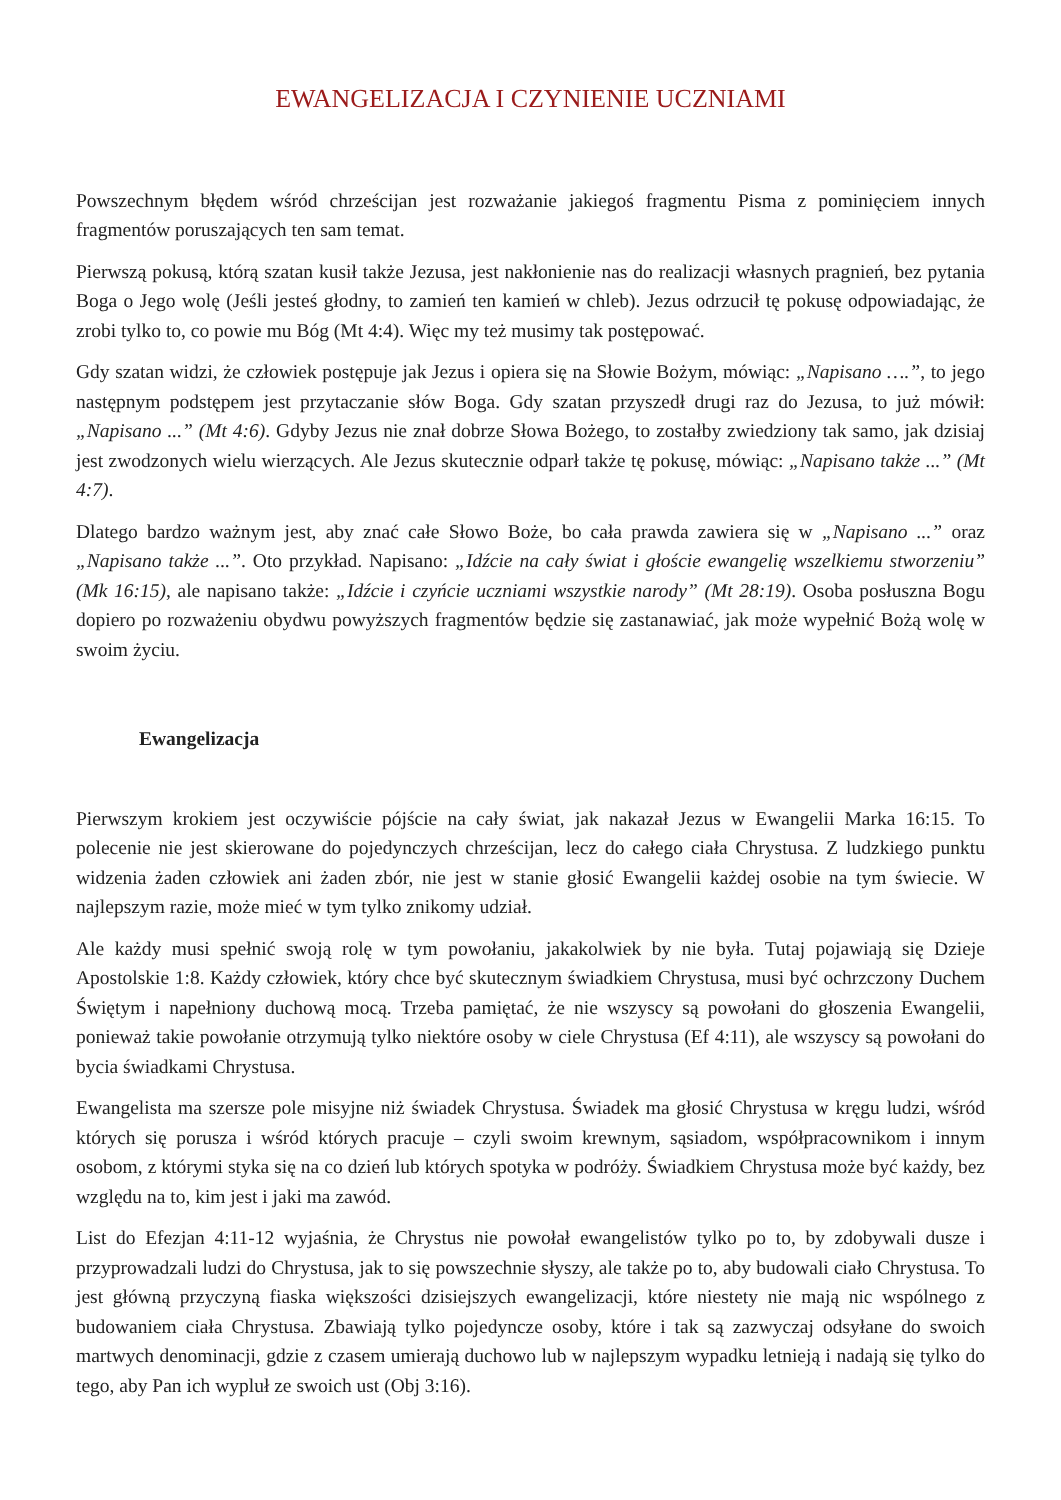EWANGELIZACJA I CZYNIENIE UCZNIAMI
Powszechnym błędem wśród chrześcijan jest rozważanie jakiegoś fragmentu Pisma z pominięciem innych fragmentów poruszających ten sam temat.
Pierwszą pokusą, którą szatan kusił także Jezusa, jest nakłonienie nas do realizacji własnych pragnień, bez pytania Boga o Jego wolę (Jeśli jesteś głodny, to zamień ten kamień w chleb). Jezus odrzucił tę pokusę odpowiadając, że zrobi tylko to, co powie mu Bóg (Mt 4:4). Więc my też musimy tak postępować.
Gdy szatan widzi, że człowiek postępuje jak Jezus i opiera się na Słowie Bożym, mówiąc: „Napisano ….”, to jego następnym podstępem jest przytaczanie słów Boga. Gdy szatan przyszedł drugi raz do Jezusa, to już mówił: „Napisano ...” (Mt 4:6). Gdyby Jezus nie znał dobrze Słowa Bożego, to zostałby zwiedziony tak samo, jak dzisiaj jest zwodzonych wielu wierzących. Ale Jezus skutecznie odparł także tę pokusę, mówiąc: „Napisano także ...” (Mt 4:7).
Dlatego bardzo ważnym jest, aby znać całe Słowo Boże, bo cała prawda zawiera się w „Napisano ...” oraz „Napisano także ...”. Oto przykład. Napisano: „Idźcie na cały świat i głoście ewangelię wszelkiemu stworzeniu” (Mk 16:15), ale napisano także: „Idźcie i czyńcie uczniami wszystkie narody” (Mt 28:19). Osoba posłuszna Bogu dopiero po rozważeniu obydwu powyższych fragmentów będzie się zastanawiać, jak może wypełnić Bożą wolę w swoim życiu.
Ewangelizacja
Pierwszym krokiem jest oczywiście pójście na cały świat, jak nakazał Jezus w Ewangelii Marka 16:15. To polecenie nie jest skierowane do pojedynczych chrześcijan, lecz do całego ciała Chrystusa. Z ludzkiego punktu widzenia żaden człowiek ani żaden zbór, nie jest w stanie głosić Ewangelii każdej osobie na tym świecie. W najlepszym razie, może mieć w tym tylko znikomy udział.
Ale każdy musi spełnić swoją rolę w tym powołaniu, jakakolwiek by nie była. Tutaj pojawiają się Dzieje Apostolskie 1:8. Każdy człowiek, który chce być skutecznym świadkiem Chrystusa, musi być ochrzczony Duchem Świętym i napełniony duchową mocą. Trzeba pamiętać, że nie wszyscy są powołani do głoszenia Ewangelii, ponieważ takie powołanie otrzymują tylko niektóre osoby w ciele Chrystusa (Ef 4:11), ale wszyscy są powołani do bycia świadkami Chrystusa.
Ewangelista ma szersze pole misyjne niż świadek Chrystusa. Świadek ma głosić Chrystusa w kręgu ludzi, wśród których się porusza i wśród których pracuje – czyli swoim krewnym, sąsiadom, współpracownikom i innym osobom, z którymi styka się na co dzień lub których spotyka w podróży. Świadkiem Chrystusa może być każdy, bez względu na to, kim jest i jaki ma zawód.
List do Efezjan 4:11-12 wyjaśnia, że Chrystus nie powołał ewangelistów tylko po to, by zdobywali dusze i przyprowadzali ludzi do Chrystusa, jak to się powszechnie słyszy, ale także po to, aby budowali ciało Chrystusa. To jest główną przyczyną fiaska większości dzisiejszych ewangelizacji, które niestety nie mają nic wspólnego z budowaniem ciała Chrystusa. Zbawiają tylko pojedyncze osoby, które i tak są zazwyczaj odsyłane do swoich martwych denominacji, gdzie z czasem umierają duchowo lub w najlepszym wypadku letnieją i nadają się tylko do tego, aby Pan ich wypluł ze swoich ust (Obj 3:16).